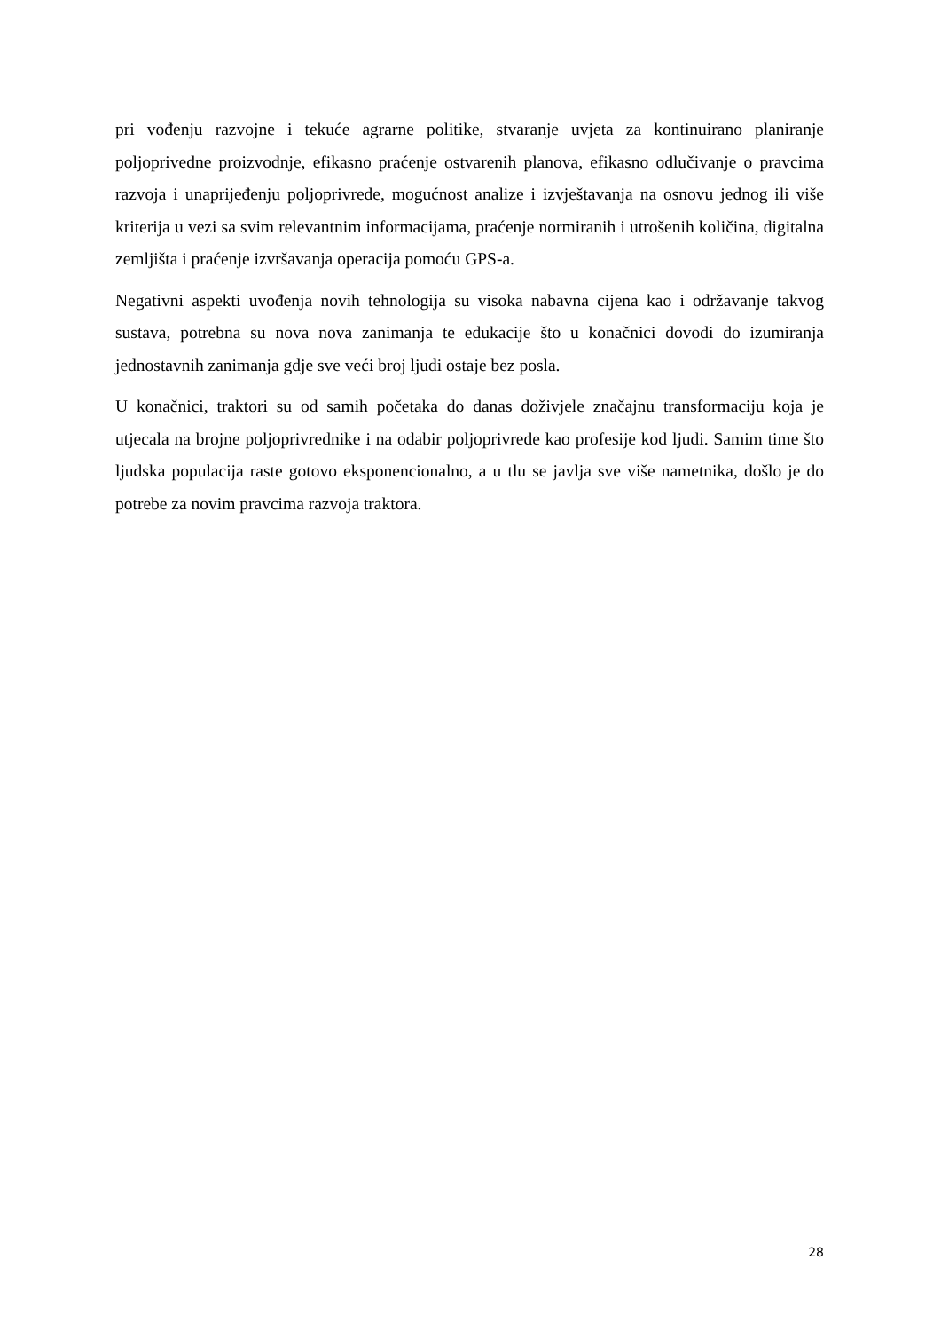pri vođenju razvojne i tekuće agrarne politike, stvaranje uvjeta za kontinuirano planiranje poljoprivedne proizvodnje, efikasno praćenje ostvarenih planova, efikasno odlučivanje o pravcima razvoja i unaprijeđenju poljoprivrede, mogućnost analize i izvještavanja na osnovu jednog ili više kriterija u vezi sa svim relevantnim informacijama, praćenje normiranih i utrošenih količina, digitalna zemljišta i praćenje izvršavanja operacija pomoću GPS-a.
Negativni aspekti uvođenja novih tehnologija su visoka nabavna cijena kao i održavanje takvog sustava, potrebna su nova nova zanimanja te edukacije što u konačnici dovodi do izumiranja jednostavnih zanimanja gdje sve veći broj ljudi ostaje bez posla.
U konačnici, traktori su od samih početaka do danas doživjele značajnu transformaciju koja je utjecala na brojne poljoprivrednike i na odabir poljoprivrede kao profesije kod ljudi. Samim time što ljudska populacija raste gotovo eksponencionalno, a u tlu se javlja sve više nametnika, došlo je do potrebe za novim pravcima razvoja traktora.
28